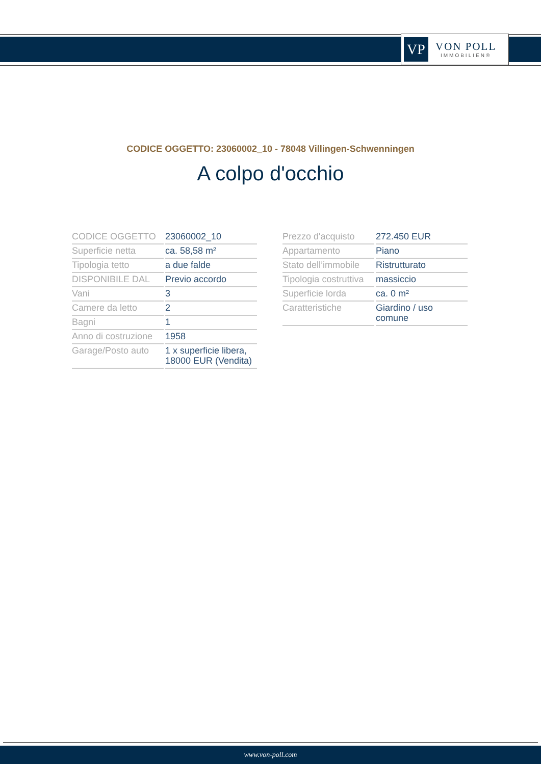VP
VON POLL
IMMOBILIEN®
CODICE OGGETTO: 23060002_10 - 78048 Villingen-Schwenningen
A colpo d'occhio
| CODICE OGGETTO | 23060002_10 |
| Superficie netta | ca. 58,58 m² |
| Tipologia tetto | a due falde |
| DISPONIBILE DAL | Previo accordo |
| Vani | 3 |
| Camere da letto | 2 |
| Bagni | 1 |
| Anno di costruzione | 1958 |
| Garage/Posto auto | 1 x superficie libera, 18000 EUR (Vendita) |
| Prezzo d'acquisto | 272.450 EUR |
| Appartamento | Piano |
| Stato dell’immobile | Ristrutturato |
| Tipologia costruttiva | massiccio |
| Superficie lorda | ca. 0 m² |
| Caratteristiche | Giardino / uso comune |
www.von-poll.com